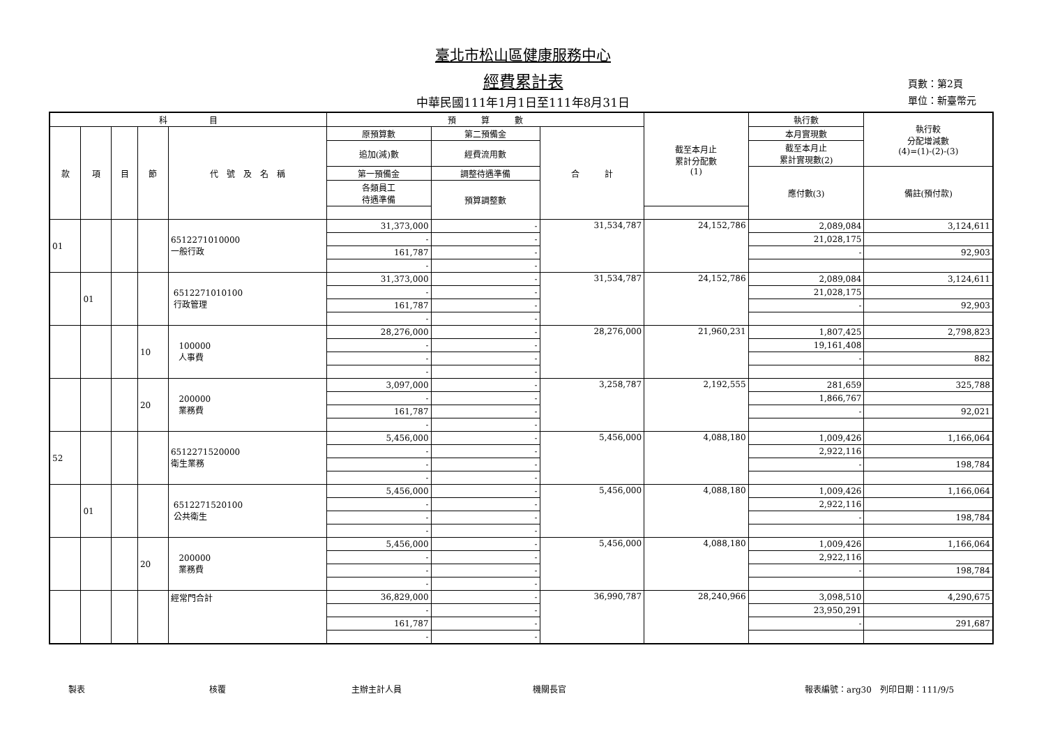臺北市松山區健康服務中心
經費累計表
中華民國111年1月1日至111年8月31日
頁數：第2頁
單位：新臺幣元
| 科 目 | | | | | 預 算 數 | | | 截至本月止 累計分配數 (1) | 執行數 | 執行較 分配增減數 (4)=(1)-(2)-(3) |
| --- | --- | --- | --- | --- | --- | --- | --- | --- | --- | --- |
| 款 | 項 | 目 | 節 | 代 號 及 名 稱 | 原預算數 | 第二預備金 | 合 計 | | 本月實現數 | |
| | | | | | 追加(減)數 | 經費流用數 | | | 截至本月止 累計實現數(2) | |
| | | | | | 第一預備金 | 調整待遇準備 | | | 應付數(3) | 備註(預付款) |
| | | | | | 各類員工 待遇準備 | 預算調整數 | | | | |
| 01 | | | | 6512271010000 一般行政 | 31,373,000 | - | 31,534,787 | 24,152,786 | 2,089,084 | 3,124,611 |
| | | | | | - | - | | | 21,028,175 | |
| | | | | | 161,787 | - | | | - | 92,903 |
| | | | | | - | - | | | | |
| | 01 | | | 6512271010100 行政管理 | 31,373,000 | - | 31,534,787 | 24,152,786 | 2,089,084 | 3,124,611 |
| | | | | | - | - | | | 21,028,175 | |
| | | | | | 161,787 | - | | | - | 92,903 |
| | | | | | - | - | | | | |
| | | | 10 | 100000 人事費 | 28,276,000 | - | 28,276,000 | 21,960,231 | 1,807,425 | 2,798,823 |
| | | | | | - | - | | | 19,161,408 | |
| | | | | | - | - | | | - | 882 |
| | | | | | - | - | | | | |
| | | | 20 | 200000 業務費 | 3,097,000 | - | 3,258,787 | 2,192,555 | 281,659 | 325,788 |
| | | | | | - | - | | | 1,866,767 | |
| | | | | | 161,787 | - | | | - | 92,021 |
| | | | | | - | - | | | | |
| 52 | | | | 6512271520000 衛生業務 | 5,456,000 | - | 5,456,000 | 4,088,180 | 1,009,426 | 1,166,064 |
| | | | | | - | - | | | 2,922,116 | |
| | | | | | - | - | | | - | 198,784 |
| | | | | | - | - | | | | |
| | 01 | | | 6512271520100 公共衛生 | 5,456,000 | - | 5,456,000 | 4,088,180 | 1,009,426 | 1,166,064 |
| | | | | | - | - | | | 2,922,116 | |
| | | | | | - | - | | | - | 198,784 |
| | | | | | - | - | | | | |
| | | | 20 | 200000 業務費 | 5,456,000 | - | 5,456,000 | 4,088,180 | 1,009,426 | 1,166,064 |
| | | | | | - | - | | | 2,922,116 | |
| | | | | | - | - | | | - | 198,784 |
| | | | | | - | - | | | | |
| | | | | 經常門合計 | 36,829,000 | - | 36,990,787 | 28,240,966 | 3,098,510 | 4,290,675 |
| | | | | | - | - | | | 23,950,291 | |
| | | | | | 161,787 | - | | | - | 291,687 |
| | | | | | - | - | | | | |
製表 核覆 主辦主計人員 機關長官 報表編號：arg30　列印日期：111/9/5